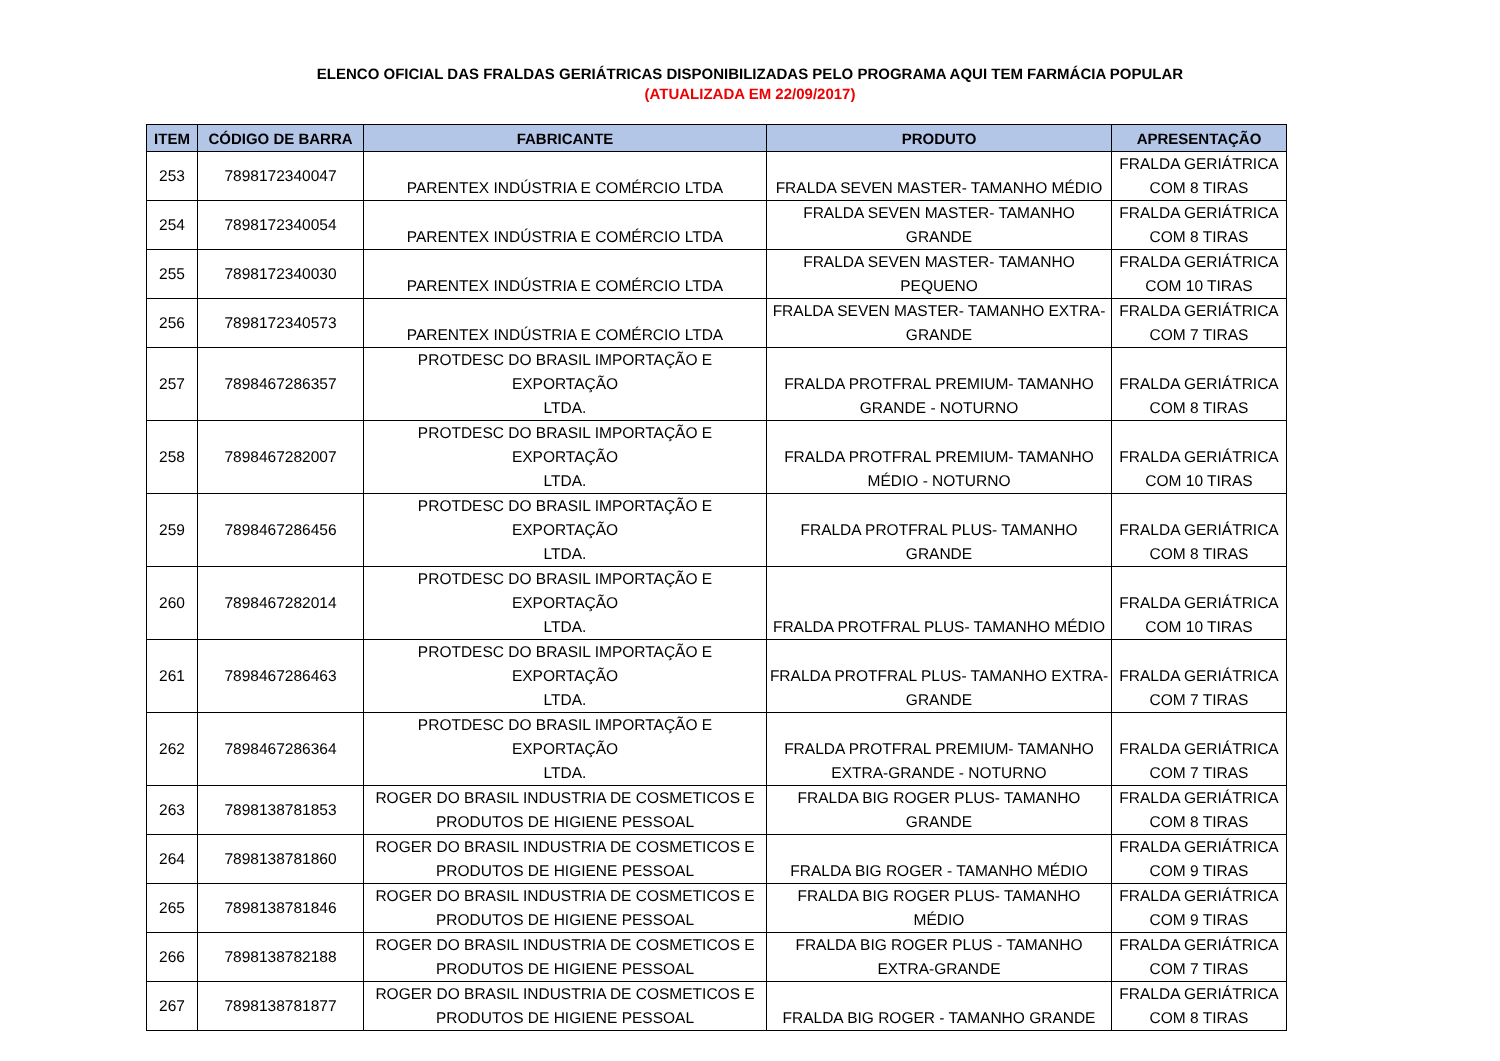ELENCO OFICIAL DAS FRALDAS GERIÁTRICAS DISPONIBILIZADAS PELO PROGRAMA AQUI TEM FARMÁCIA POPULAR
(ATUALIZADA EM 22/09/2017)
| ITEM | CÓDIGO DE BARRA | FABRICANTE | PRODUTO | APRESENTAÇÃO |
| --- | --- | --- | --- | --- |
| 253 | 7898172340047 | PARENTEX INDÚSTRIA E COMÉRCIO LTDA | FRALDA SEVEN MASTER- TAMANHO MÉDIO | FRALDA GERIÁTRICA COM 8 TIRAS |
| 254 | 7898172340054 | PARENTEX INDÚSTRIA E COMÉRCIO LTDA | FRALDA SEVEN MASTER- TAMANHO GRANDE | FRALDA GERIÁTRICA COM 8 TIRAS |
| 255 | 7898172340030 | PARENTEX INDÚSTRIA E COMÉRCIO LTDA | FRALDA SEVEN MASTER- TAMANHO PEQUENO | FRALDA GERIÁTRICA COM 10 TIRAS |
| 256 | 7898172340573 | PARENTEX INDÚSTRIA E COMÉRCIO LTDA | FRALDA SEVEN MASTER- TAMANHO EXTRA- GRANDE | FRALDA GERIÁTRICA COM 7 TIRAS |
| 257 | 7898467286357 | PROTDESC DO BRASIL IMPORTAÇÃO E EXPORTAÇÃO LTDA. | FRALDA PROTFRAL PREMIUM- TAMANHO GRANDE - NOTURNO | FRALDA GERIÁTRICA COM 8 TIRAS |
| 258 | 7898467282007 | PROTDESC DO BRASIL IMPORTAÇÃO E EXPORTAÇÃO LTDA. | FRALDA PROTFRAL PREMIUM- TAMANHO MÉDIO - NOTURNO | FRALDA GERIÁTRICA COM 10 TIRAS |
| 259 | 7898467286456 | PROTDESC DO BRASIL IMPORTAÇÃO E EXPORTAÇÃO LTDA. | FRALDA PROTFRAL PLUS- TAMANHO GRANDE | FRALDA GERIÁTRICA COM 8 TIRAS |
| 260 | 7898467282014 | PROTDESC DO BRASIL IMPORTAÇÃO E EXPORTAÇÃO LTDA. | FRALDA PROTFRAL PLUS- TAMANHO MÉDIO | FRALDA GERIÁTRICA COM 10 TIRAS |
| 261 | 7898467286463 | PROTDESC DO BRASIL IMPORTAÇÃO E EXPORTAÇÃO LTDA. | FRALDA PROTFRAL PLUS- TAMANHO EXTRA- GRANDE | FRALDA GERIÁTRICA COM 7 TIRAS |
| 262 | 7898467286364 | PROTDESC DO BRASIL IMPORTAÇÃO E EXPORTAÇÃO LTDA. | FRALDA PROTFRAL PREMIUM- TAMANHO EXTRA-GRANDE - NOTURNO | FRALDA GERIÁTRICA COM 7 TIRAS |
| 263 | 7898138781853 | ROGER DO BRASIL INDUSTRIA DE COSMETICOS E PRODUTOS DE HIGIENE PESSOAL | FRALDA BIG ROGER PLUS- TAMANHO GRANDE | FRALDA GERIÁTRICA COM 8 TIRAS |
| 264 | 7898138781860 | ROGER DO BRASIL INDUSTRIA DE COSMETICOS E PRODUTOS DE HIGIENE PESSOAL | FRALDA BIG ROGER - TAMANHO MÉDIO | FRALDA GERIÁTRICA COM 9 TIRAS |
| 265 | 7898138781846 | ROGER DO BRASIL INDUSTRIA DE COSMETICOS E PRODUTOS DE HIGIENE PESSOAL | FRALDA BIG ROGER PLUS- TAMANHO MÉDIO | FRALDA GERIÁTRICA COM 9 TIRAS |
| 266 | 7898138782188 | ROGER DO BRASIL INDUSTRIA DE COSMETICOS E PRODUTOS DE HIGIENE PESSOAL | FRALDA BIG ROGER PLUS - TAMANHO EXTRA-GRANDE | FRALDA GERIÁTRICA COM 7 TIRAS |
| 267 | 7898138781877 | ROGER DO BRASIL INDUSTRIA DE COSMETICOS E PRODUTOS DE HIGIENE PESSOAL | FRALDA BIG ROGER - TAMANHO GRANDE | FRALDA GERIÁTRICA COM 8 TIRAS |